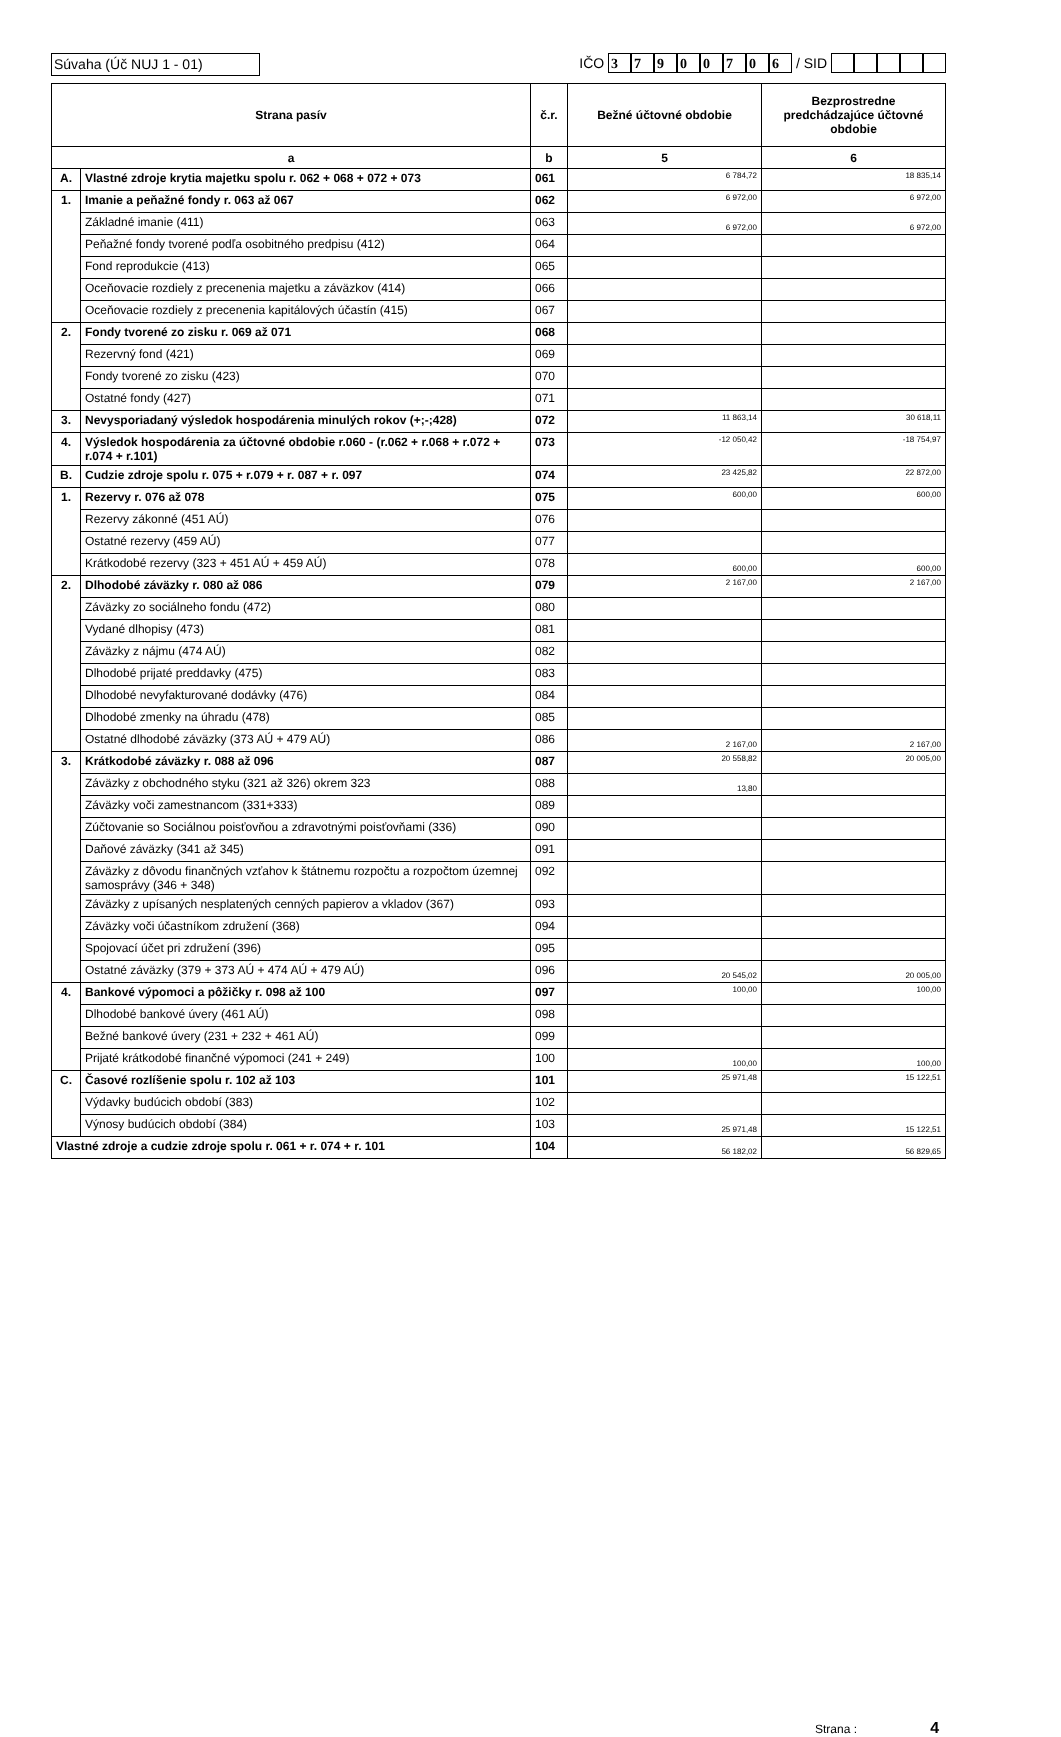Súvaha (Úč NUJ 1 - 01) IČO 37900706 / SID
| Strana pasív | | č.r. | Bežné účtovné obdobie | Bezprostredne predchádzajúce účtovné obdobie |
| --- | --- | --- | --- | --- |
| a | | b | 5 | 6 |
| A. | Vlastné zdroje krytia majetku spolu r. 062 + 068 + 072 + 073 | 061 | 6 784,72 | 18 835,14 |
| 1. | Imanie a peňažné fondy r. 063 až 067 | 062 | 6 972,00 | 6 972,00 |
| | Základné imanie (411) | 063 | 6 972,00 | 6 972,00 |
| | Peňažné fondy tvorené podľa osobitného predpisu (412) | 064 | | |
| | Fond reprodukcie (413) | 065 | | |
| | Oceňovacie rozdiely z precenenia majetku a záväzkov (414) | 066 | | |
| | Oceňovacie rozdiely z precenenia kapitálových účastín (415) | 067 | | |
| 2. | Fondy tvorené zo zisku r. 069 až 071 | 068 | | |
| | Rezervný fond (421) | 069 | | |
| | Fondy tvorené zo zisku (423) | 070 | | |
| | Ostatné fondy (427) | 071 | | |
| 3. | Nevysporiadaný výsledok hospodárenia minulých rokov (+;-;428) | 072 | 11 863,14 | 30 618,11 |
| 4. | Výsledok hospodárenia za účtovné obdobie r.060 - (r.062 + r.068 + r.072 + r.074 + r.101) | 073 | -12 050,42 | -18 754,97 |
| B. | Cudzie zdroje spolu r. 075 + r.079 + r. 087 + r. 097 | 074 | 23 425,82 | 22 872,00 |
| 1. | Rezervy r. 076 až 078 | 075 | 600,00 | 600,00 |
| | Rezervy zákonné (451 AÚ) | 076 | | |
| | Ostatné rezervy (459 AÚ) | 077 | | |
| | Krátkodobé rezervy (323 + 451 AÚ + 459 AÚ) | 078 | 600,00 | 600,00 |
| 2. | Dlhodobé záväzky r. 080 až 086 | 079 | 2 167,00 | 2 167,00 |
| | Záväzky zo sociálneho fondu (472) | 080 | | |
| | Vydané dlhopisy (473) | 081 | | |
| | Záväzky z nájmu (474 AÚ) | 082 | | |
| | Dlhodobé prijaté preddavky (475) | 083 | | |
| | Dlhodobé nevyfakturované dodávky (476) | 084 | | |
| | Dlhodobé zmenky na úhradu (478) | 085 | | |
| | Ostatné dlhodobé záväzky (373 AÚ + 479 AÚ) | 086 | 2 167,00 | 2 167,00 |
| 3. | Krátkodobé záväzky r. 088 až 096 | 087 | 20 558,82 | 20 005,00 |
| | Záväzky z obchodného styku (321 až 326) okrem 323 | 088 | 13,80 | |
| | Záväzky voči zamestnancom (331+333) | 089 | | |
| | Zúčtovanie so Sociálnou poisťovňou a zdravotnými poisťovňami (336) | 090 | | |
| | Daňové záväzky (341 až 345) | 091 | | |
| | Záväzky z dôvodu finančných vzťahov k štátnemu rozpočtu a rozpočtom územnej samosprávy (346 + 348) | 092 | | |
| | Záväzky z upísaných nesplatených cenných papierov a vkladov (367) | 093 | | |
| | Záväzky voči účastníkom združení (368) | 094 | | |
| | Spojovací účet pri združení (396) | 095 | | |
| | Ostatné záväzky (379 + 373 AÚ + 474 AÚ + 479 AÚ) | 096 | 20 545,02 | 20 005,00 |
| 4. | Bankové výpomoci a pôžičky r. 098 až 100 | 097 | 100,00 | 100,00 |
| | Dlhodobé bankové úvery (461 AÚ) | 098 | | |
| | Bežné bankové úvery (231 + 232 + 461 AÚ) | 099 | | |
| | Prijaté krátkodobé finančné výpomoci (241 + 249) | 100 | 100,00 | 100,00 |
| C. | Časové rozlíšenie spolu r. 102 až 103 | 101 | 25 971,48 | 15 122,51 |
| | Výdavky budúcich období (383) | 102 | | |
| | Výnosy budúcich období (384) | 103 | 25 971,48 | 15 122,51 |
| Vlastné zdroje a cudzie zdroje spolu r. 061 + r. 074 + r. 101 | | 104 | 56 182,02 | 56 829,65 |
Strana : 4